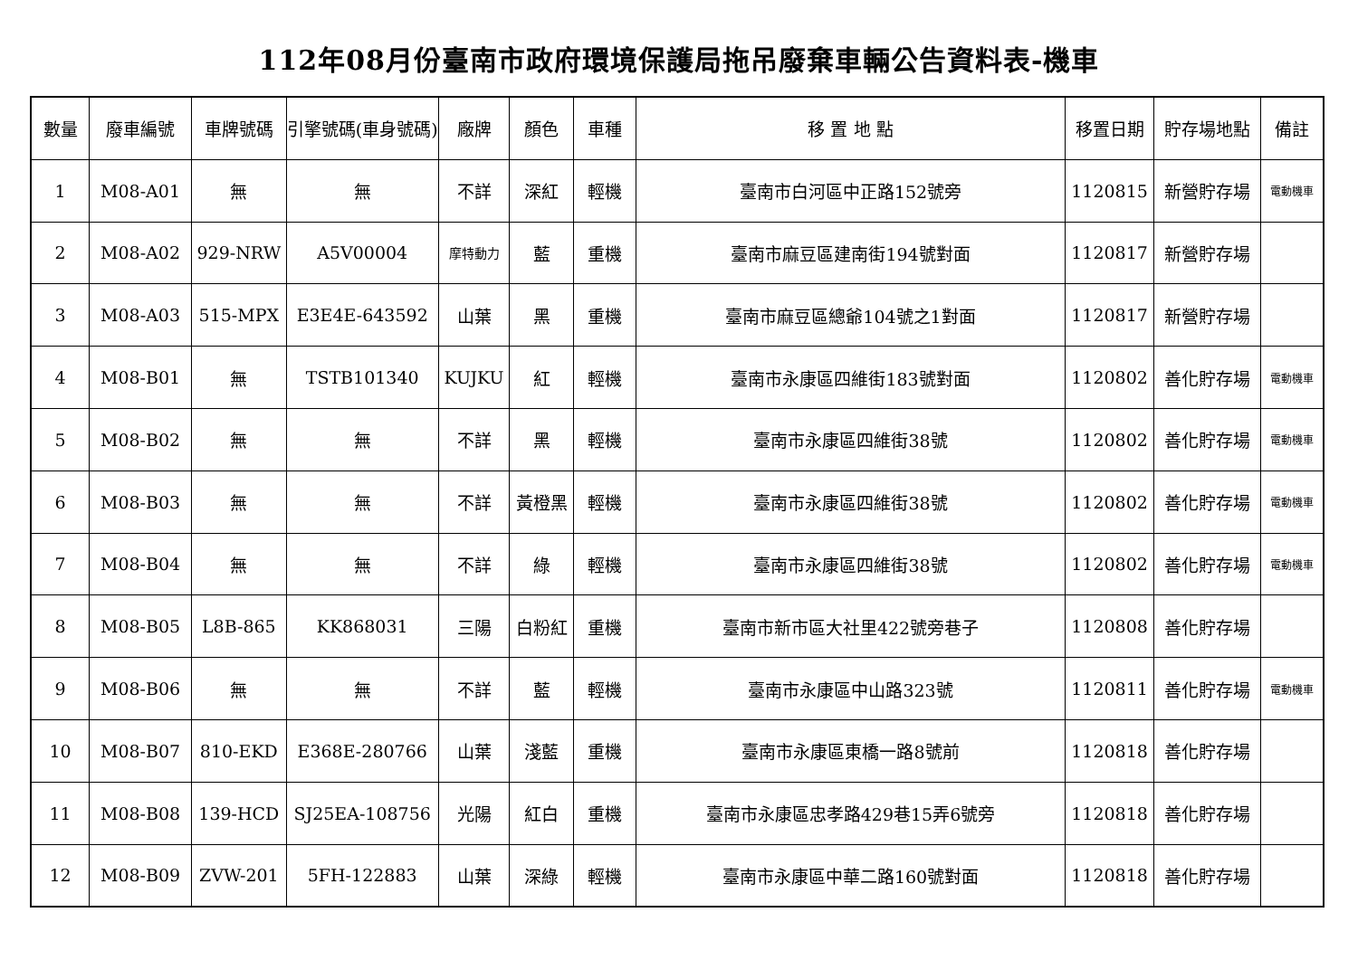112年08月份臺南市政府環境保護局拖吊廢棄車輛公告資料表-機車
| 數量 | 廢車編號 | 車牌號碼 | 引擎號碼(車身號碼) | 廠牌 | 顏色 | 車種 | 移 置 地 點 | 移置日期 | 貯存場地點 | 備註 |
| --- | --- | --- | --- | --- | --- | --- | --- | --- | --- | --- |
| 1 | M08-A01 | 無 | 無 | 不詳 | 深紅 | 輕機 | 臺南市白河區中正路152號旁 | 1120815 | 新營貯存場 | 電動機車 |
| 2 | M08-A02 | 929-NRW | A5V00004 | 摩特動力 | 藍 | 重機 | 臺南市麻豆區建南街194號對面 | 1120817 | 新營貯存場 | |
| 3 | M08-A03 | 515-MPX | E3E4E-643592 | 山葉 | 黑 | 重機 | 臺南市麻豆區總爺104號之1對面 | 1120817 | 新營貯存場 | |
| 4 | M08-B01 | 無 | TSTB101340 | KUJKU | 紅 | 輕機 | 臺南市永康區四維街183號對面 | 1120802 | 善化貯存場 | 電動機車 |
| 5 | M08-B02 | 無 | 無 | 不詳 | 黑 | 輕機 | 臺南市永康區四維街38號 | 1120802 | 善化貯存場 | 電動機車 |
| 6 | M08-B03 | 無 | 無 | 不詳 | 黃橙黑 | 輕機 | 臺南市永康區四維街38號 | 1120802 | 善化貯存場 | 電動機車 |
| 7 | M08-B04 | 無 | 無 | 不詳 | 綠 | 輕機 | 臺南市永康區四維街38號 | 1120802 | 善化貯存場 | 電動機車 |
| 8 | M08-B05 | L8B-865 | KK868031 | 三陽 | 白粉紅 | 重機 | 臺南市新市區大社里422號旁巷子 | 1120808 | 善化貯存場 | |
| 9 | M08-B06 | 無 | 無 | 不詳 | 藍 | 輕機 | 臺南市永康區中山路323號 | 1120811 | 善化貯存場 | 電動機車 |
| 10 | M08-B07 | 810-EKD | E368E-280766 | 山葉 | 淺藍 | 重機 | 臺南市永康區東橋一路8號前 | 1120818 | 善化貯存場 | |
| 11 | M08-B08 | 139-HCD | SJ25EA-108756 | 光陽 | 紅白 | 重機 | 臺南市永康區忠孝路429巷15弄6號旁 | 1120818 | 善化貯存場 | |
| 12 | M08-B09 | ZVW-201 | 5FH-122883 | 山葉 | 深綠 | 輕機 | 臺南市永康區中華二路160號對面 | 1120818 | 善化貯存場 | |